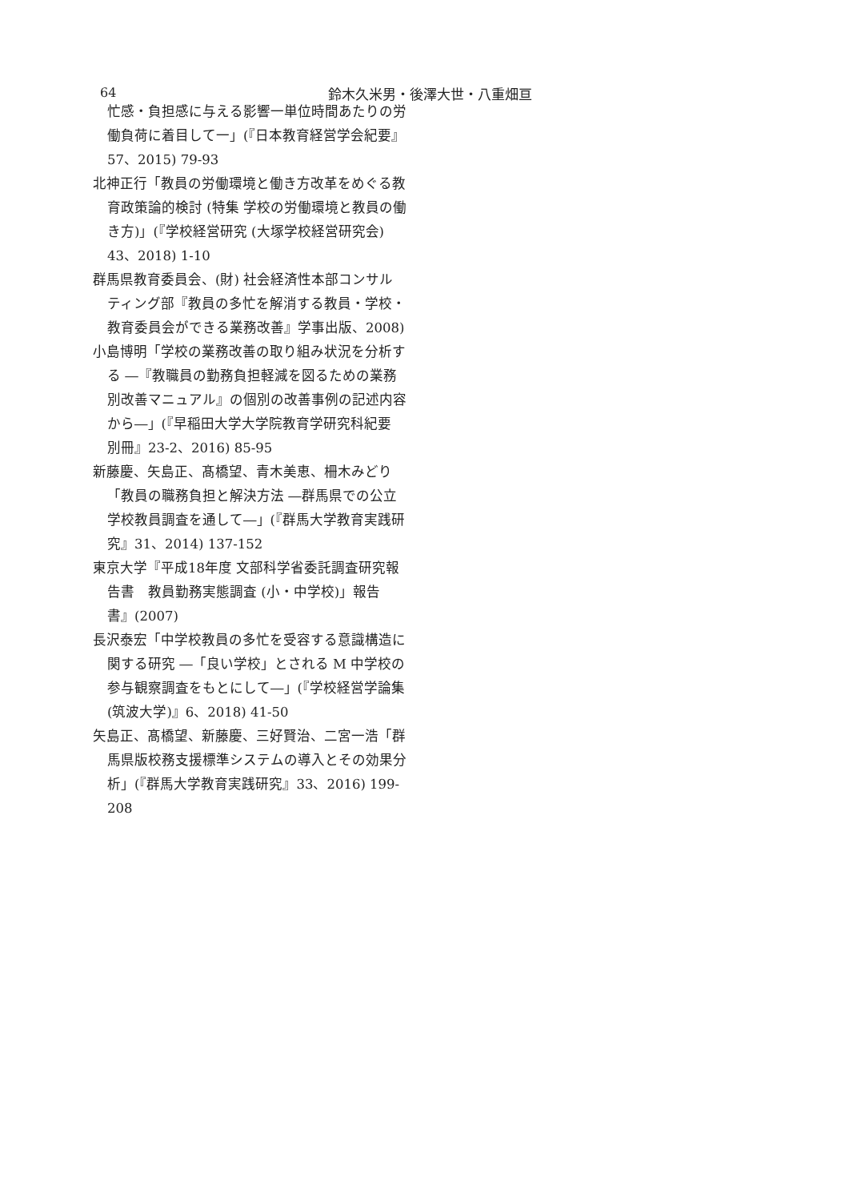64 鈴木久米男・後澤大世・八重畑亘
忙感・負担感に与える影響一単位時間あたりの労働負荷に着目して一」(『日本教育経営学会紀要』57、2015) 79-93
北神正行「教員の労働環境と働き方改革をめぐる教育政策論的検討 (特集 学校の労働環境と教員の働き方)」(『学校経営研究 (大塚学校経営研究会) 43、2018) 1-10
群馬県教育委員会、(財) 社会経済性本部コンサルティング部『教員の多忙を解消する教員・学校・教育委員会ができる業務改善』学事出版、2008)
小島博明「学校の業務改善の取り組み状況を分析する ―『教職員の勤務負担軽減を図るための業務別改善マニュアル』の個別の改善事例の記述内容から―」(『早稲田大学大学院教育学研究科紀要 別冊』23-2、2016) 85-95
新藤慶、矢島正、髙橋望、青木美恵、柵木みどり「教員の職務負担と解決方法 ―群馬県での公立学校教員調査を通して―」(『群馬大学教育実践研究』31、2014) 137-152
東京大学『平成18年度 文部科学省委託調査研究報告書　教員勤務実態調査 (小・中学校)」報告書』(2007)
長沢泰宏「中学校教員の多忙を受容する意識構造に関する研究 ―「良い学校」とされる M 中学校の参与観察調査をもとにして―」(『学校経営学論集 (筑波大学)』6、2018) 41-50
矢島正、髙橋望、新藤慶、三好賢治、二宮一浩「群馬県版校務支援標準システムの導入とその効果分析」(『群馬大学教育実践研究』33、2016) 199-208